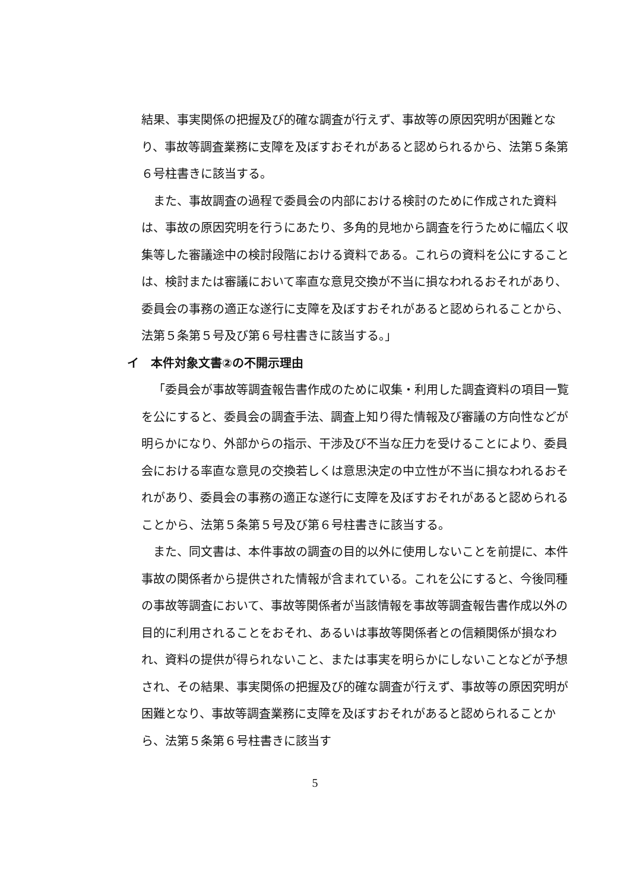結果、事実関係の把握及び的確な調査が行えず、事故等の原因究明が困難となり、事故等調査業務に支障を及ぼすおそれがあると認められるから、法第５条第６号柱書きに該当する。
また、事故調査の過程で委員会の内部における検討のために作成された資料は、事故の原因究明を行うにあたり、多角的見地から調査を行うために幅広く収集等した審議途中の検討段階における資料である。これらの資料を公にすることは、検討または審議において率直な意見交換が不当に損なわれるおそれがあり、委員会の事務の適正な遂行に支障を及ぼすおそれがあると認められることから、法第５条第５号及び第６号柱書きに該当する。」
イ　本件対象文書②の不開示理由
「委員会が事故等調査報告書作成のために収集・利用した調査資料の項目一覧を公にすると、委員会の調査手法、調査上知り得た情報及び審議の方向性などが明らかになり、外部からの指示、干渉及び不当な圧力を受けることにより、委員会における率直な意見の交換若しくは意思決定の中立性が不当に損なわれるおそれがあり、委員会の事務の適正な遂行に支障を及ぼすおそれがあると認められることから、法第５条第５号及び第６号柱書きに該当する。
また、同文書は、本件事故の調査の目的以外に使用しないことを前提に、本件事故の関係者から提供された情報が含まれている。これを公にすると、今後同種の事故等調査において、事故等関係者が当該情報を事故等調査報告書作成以外の目的に利用されることをおそれ、あるいは事故等関係者との信頼関係が損なわれ、資料の提供が得られないこと、または事実を明らかにしないことなどが予想され、その結果、事実関係の把握及び的確な調査が行えず、事故等の原因究明が困難となり、事故等調査業務に支障を及ぼすおそれがあると認められることから、法第５条第６号柱書きに該当す
5